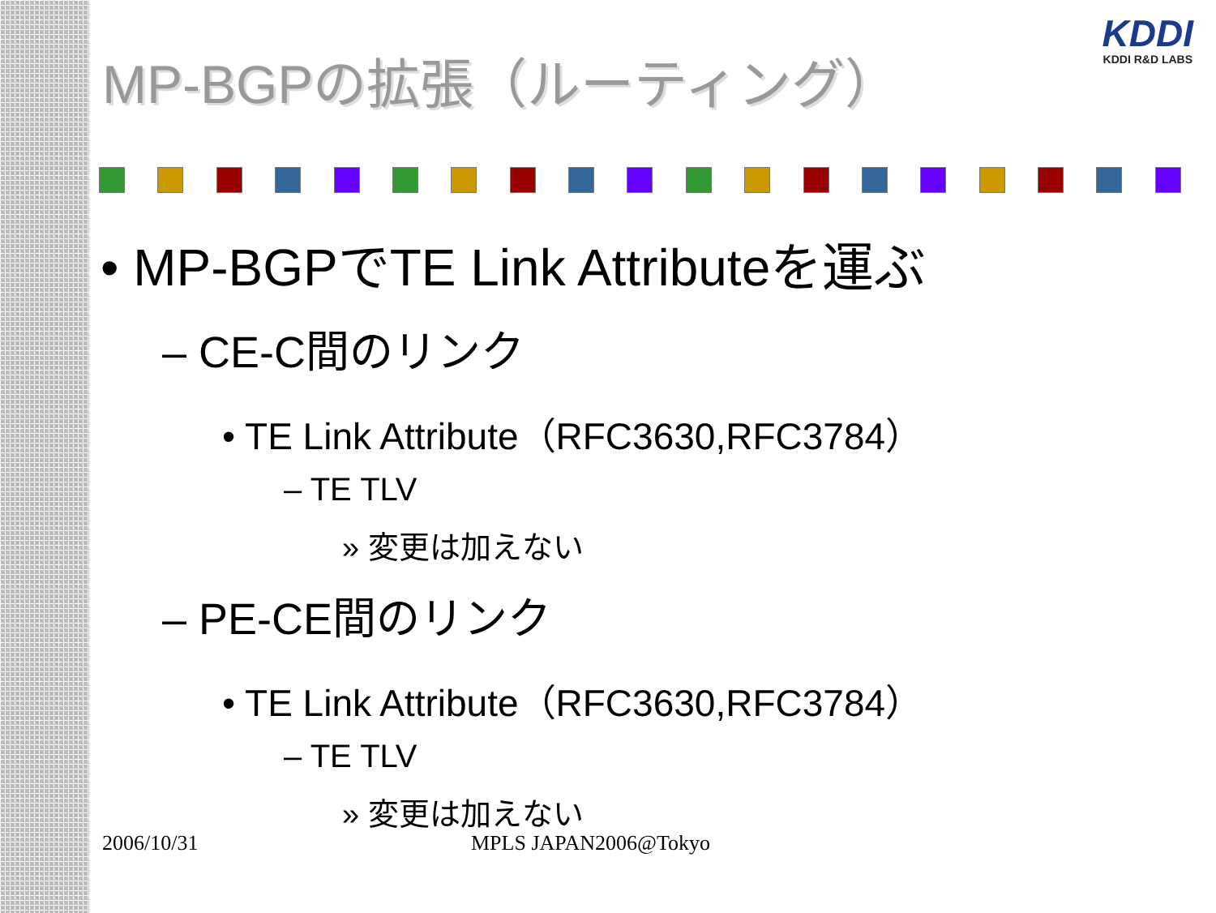KDDI
KDDI R&D LABS
MP-BGPの拡張（ルーティング）
• MP-BGPでTE Link Attributeを運ぶ
– CE-C間のリンク
• TE Link Attribute（RFC3630,RFC3784）
– TE TLV
» 変更は加えない
– PE-CE間のリンク
• TE Link Attribute（RFC3630,RFC3784）
– TE TLV
» 変更は加えない
2006/10/31 MPLS JAPAN2006@Tokyo